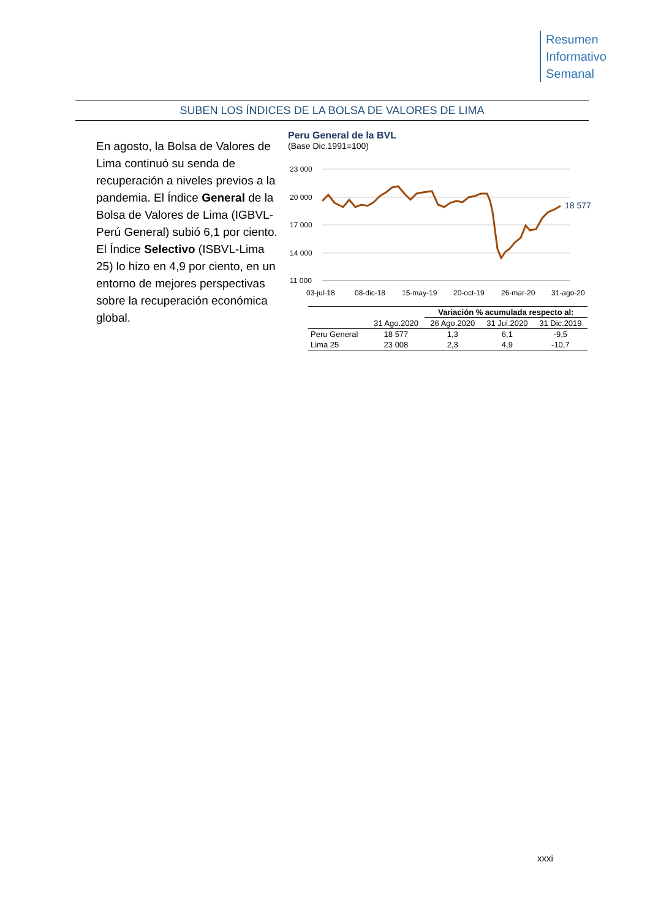Resumen
Informativo
Semanal
SUBEN LOS ÍNDICES DE LA BOLSA DE VALORES DE LIMA
En agosto, la Bolsa de Valores de Lima continuó su senda de recuperación a niveles previos a la pandemia. El Índice General de la Bolsa de Valores de Lima (IGBVL-Perú General) subió 6,1 por ciento. El Índice Selectivo (ISBVL-Lima 25) lo hizo en 4,9 por ciento, en un entorno de mejores perspectivas sobre la recuperación económica global.
Peru General de la BVL
(Base Dic.1991=100)
23 000
20 000
17 000
14 000
11 000
03-jul-18
08-dic-18
15-may-19
20-oct-19
26-mar-20
31-ago-20
18 577
| | | Variación % acumulada respecto al: | | |
| | 31 Ago.2020 | 26 Ago.2020 | 31 Jul.2020 | 31 Dic.2019 |
| Peru General | 18 577 | 1,3 | 6,1 | -9,5 |
| Lima 25 | 23 008 | 2,3 | 4,9 | -10,7 |
xxxi